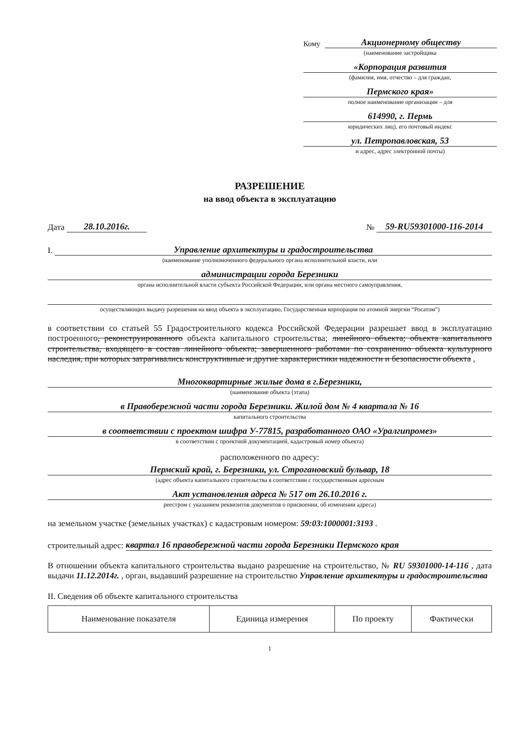Кому
Акционерному обществу
(наименование застройщика
«Корпорация развития
(фамилия, имя, отчество – для граждан,
Пермского края»
полное наименование организации – для
614990, г. Пермь
юридических лиц), его почтовый индекс
ул. Петропавловская, 53
и адрес, адрес электронной почты)
РАЗРЕШЕНИЕ
на ввод объекта в эксплуатацию
Дата 28.10.2016г.
№ 59-RU59301000-116-2014
I.
Управление архитектуры и градостроительства
(наименование уполномоченного федерального органа исполнительной власти, или
администрации города Березники
органа исполнительной власти субъекта Российской Федерации, или органа местного самоуправления,
осуществляющих выдачу разрешения на ввод объекта в эксплуатацию, Государственная корпорация по атомной энергии “Росатом”)
в соответствии со статьей 55 Градостроительного кодекса Российской Федерации разрешает ввод в эксплуатацию построенного, реконструированного объекта капитального строительства; линейного объекта; объекта капитального строительства, входящего в состав линейного объекта; завершенного работами по сохранению объекта культурного наследия, при которых затрагивались конструктивные и другие характеристики надежности и безопасности объекта ,
Многоквартирные жилые дома в г.Березники,
(наименование объекта (этапа)
в Правобережной части города Березники. Жилой дом № 4 квартала № 16
капитального строительства
в соответствии с проектом шифра У-77815, разработанного ОАО «Уралгипромез»
в соответствии с проектной документацией, кадастровый номер объекта)
расположенного по адресу:
Пермский край, г. Березники, ул. Строгановский бульвар, 18
(адрес объекта капитального строительства в соответствии с государственным адресным
Акт установления адреса № 517 от 26.10.2016 г.
реестром с указанием реквизитов документов о присвоении, об изменении адреса)
на земельном участке (земельных участках) с кадастровым номером: 59:03:1000001:3193 .
строительный адрес:
квартал 16 правобережной части города Березники Пермского края
В отношении объекта капитального строительства выдано разрешение на строительство, № RU 59301000-14-116 , дата выдачи 11.12.2014г. , орган, выдавший разрешение на строительство Управление архитектуры и градостроительства
II. Сведения об объекте капитального строительства
| Наименование показателя | Единица измерения | По проекту | Фактически |
1